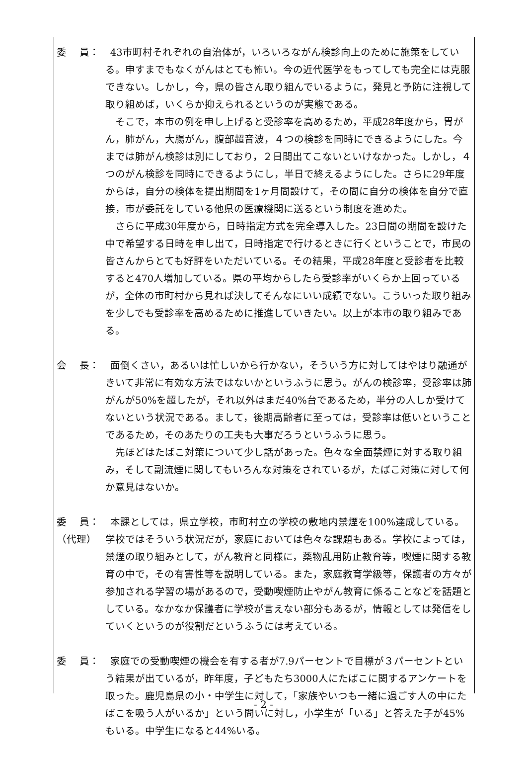委　 員： 43市町村それぞれの自治体が，いろいろながん検診向上のために施策をしている。申すまでもなくがんはとても怖い。今の近代医学をもってしても完全には克服できない。しかし，今，県の皆さん取り組んでいるように，発見と予防に注視して取り組めば，いくらか抑えられるというのが実態である。
そこで，本市の例を申し上げると受診率を高めるため，平成28年度から，胃がん，肺がん，大腸がん，腹部超音波，４つの検診を同時にできるようにした。今までは肺がん検診は別にしており，２日間出てこないといけなかった。しかし，４つのがん検診を同時にできるようにし，半日で終えるようにした。さらに29年度からは，自分の検体を提出期間を1ヶ月間設けて，その間に自分の検体を自分で直接，市が委託をしている他県の医療機関に送るという制度を進めた。
さらに平成30年度から，日時指定方式を完全導入した。23日間の期間を設けた中で希望する日時を申し出て，日時指定で行けるときに行くということで，市民の皆さんからとても好評をいただいている。その結果，平成28年度と受診者を比較すると470人増加している。県の平均からしたら受診率がいくらか上回っているが，全体の市町村から見れば決してそんなにいい成績でない。こういった取り組みを少しでも受診率を高めるために推進していきたい。以上が本市の取り組みである。
会　 長： 面倒くさい，あるいは忙しいから行かない，そういう方に対してはやはり融通がきいて非常に有効な方法ではないかというふうに思う。がんの検診率，受診率は肺がんが50%を超したが，それ以外はまだ40%台であるため，半分の人しか受けてないという状況である。まして，後期高齢者に至っては，受診率は低いということであるため，そのあたりの工夫も大事だろうというふうに思う。
先ほどはたばこ対策について少し話があった。色々な全面禁煙に対する取り組み，そして副流煙に関してもいろんな対策をされているが，たばこ対策に対して何か意見はないか。
委　 員：
（代理）
本課としては，県立学校，市町村立の学校の敷地内禁煙を100%達成している。学校ではそういう状況だが，家庭においては色々な課題もある。学校によっては，禁煙の取り組みとして，がん教育と同様に，薬物乱用防止教育等，喫煙に関する教育の中で，その有害性等を説明している。また，家庭教育学級等，保護者の方々が参加される学習の場があるので，受動喫煙防止やがん教育に係ることなどを話題としている。なかなか保護者に学校が言えない部分もあるが，情報としては発信をしていくというのが役割だというふうには考えている。
委　 員： 家庭での受動喫煙の機会を有する者が7.9パーセントで目標が３パーセントという結果が出ているが，昨年度，子どもたち3000人にたばこに関するアンケートを取った。鹿児島県の小・中学生に対して，「家族やいつも一緒に過ごす人の中にたばこを吸う人がいるか」という問いに対し，小学生が「いる」と答えた子が45%もいる。中学生になると44%いる。
- 2 -